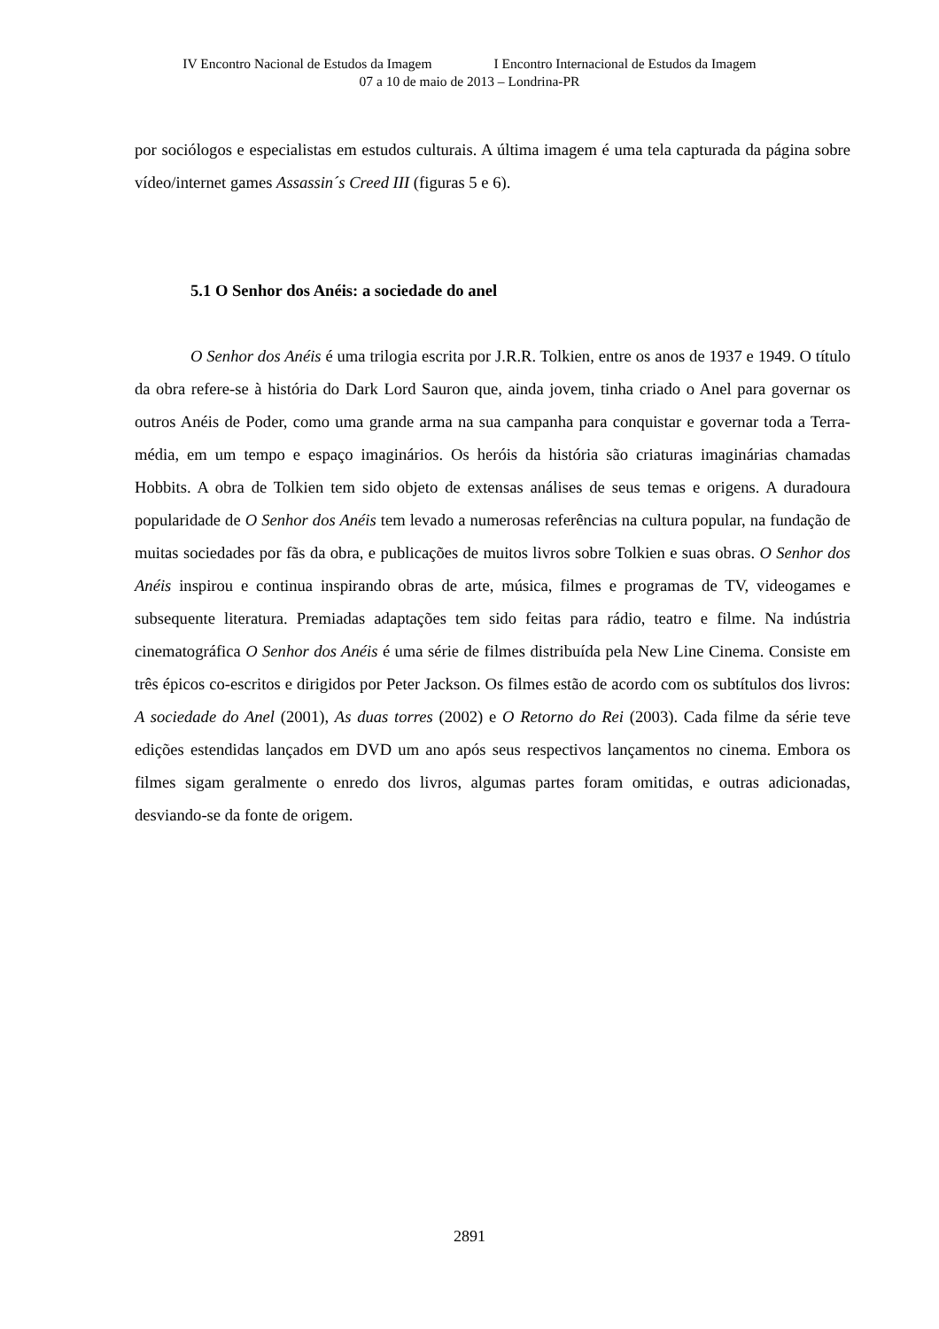IV Encontro Nacional de Estudos da Imagem I Encontro Internacional de Estudos da Imagem
07 a 10 de maio de 2013 – Londrina-PR
por sociólogos e especialistas em estudos culturais. A última imagem é uma tela capturada da página sobre vídeo/internet games Assassin´s Creed III (figuras 5 e 6).
5.1 O Senhor dos Anéis: a sociedade do anel
O Senhor dos Anéis é uma trilogia escrita por J.R.R. Tolkien, entre os anos de 1937 e 1949. O título da obra refere-se à história do Dark Lord Sauron que, ainda jovem, tinha criado o Anel para governar os outros Anéis de Poder, como uma grande arma na sua campanha para conquistar e governar toda a Terra-média, em um tempo e espaço imaginários. Os heróis da história são criaturas imaginárias chamadas Hobbits. A obra de Tolkien tem sido objeto de extensas análises de seus temas e origens. A duradoura popularidade de O Senhor dos Anéis tem levado a numerosas referências na cultura popular, na fundação de muitas sociedades por fãs da obra, e publicações de muitos livros sobre Tolkien e suas obras. O Senhor dos Anéis inspirou e continua inspirando obras de arte, música, filmes e programas de TV, videogames e subsequente literatura. Premiadas adaptações tem sido feitas para rádio, teatro e filme. Na indústria cinematográfica O Senhor dos Anéis é uma série de filmes distribuída pela New Line Cinema. Consiste em três épicos co-escritos e dirigidos por Peter Jackson. Os filmes estão de acordo com os subtítulos dos livros: A sociedade do Anel (2001), As duas torres (2002) e O Retorno do Rei (2003). Cada filme da série teve edições estendidas lançados em DVD um ano após seus respectivos lançamentos no cinema. Embora os filmes sigam geralmente o enredo dos livros, algumas partes foram omitidas, e outras adicionadas, desviando-se da fonte de origem.
2891